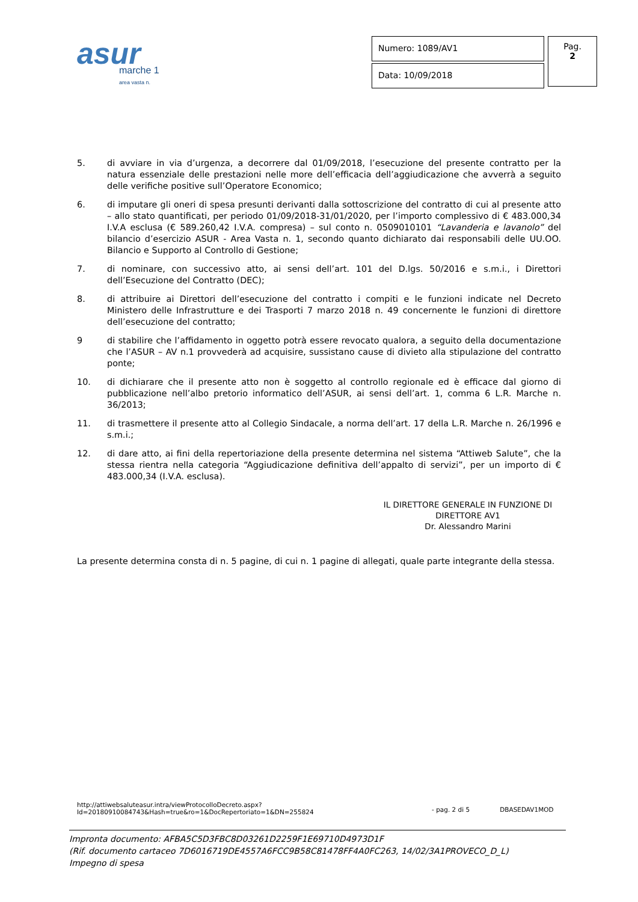asur
marche 1
area vasta n.
Numero: 1089/AV1
Data: 10/09/2018
Pag.
2
5. di avviare in via d’urgenza, a decorrere dal 01/09/2018, l’esecuzione del presente contratto per la natura essenziale delle prestazioni nelle more dell’efficacia dell’aggiudicazione che avverrà a seguito delle verifiche positive sull’Operatore Economico;
6. di imputare gli oneri di spesa presunti derivanti dalla sottoscrizione del contratto di cui al presente atto – allo stato quantificati, per periodo 01/09/2018-31/01/2020, per l’importo complessivo di € 483.000,34 I.V.A esclusa (€ 589.260,42 I.V.A. compresa) – sul conto n. 0509010101 “Lavanderia e lavanolo” del bilancio d’esercizio ASUR - Area Vasta n. 1, secondo quanto dichiarato dai responsabili delle UU.OO. Bilancio e Supporto al Controllo di Gestione;
7. di nominare, con successivo atto, ai sensi dell’art. 101 del D.lgs. 50/2016 e s.m.i., i Direttori dell’Esecuzione del Contratto (DEC);
8. di attribuire ai Direttori dell’esecuzione del contratto i compiti e le funzioni indicate nel Decreto Ministero delle Infrastrutture e dei Trasporti 7 marzo 2018 n. 49 concernente le funzioni di direttore dell’esecuzione del contratto;
9 di stabilire che l’affidamento in oggetto potrà essere revocato qualora, a seguito della documentazione che l’ASUR – AV n.1 provvederà ad acquisire, sussistano cause di divieto alla stipulazione del contratto ponte;
10. di dichiarare che il presente atto non è soggetto al controllo regionale ed è efficace dal giorno di pubblicazione nell’albo pretorio informatico dell’ASUR, ai sensi dell’art. 1, comma 6 L.R. Marche n. 36/2013;
11. di trasmettere il presente atto al Collegio Sindacale, a norma dell’art. 17 della L.R. Marche n. 26/1996 e s.m.i.;
12. di dare atto, ai fini della repertoriazione della presente determina nel sistema “Attiweb Salute”, che la stessa rientra nella categoria “Aggiudicazione definitiva dell’appalto di servizi”, per un importo di € 483.000,34 (I.V.A. esclusa).
IL DIRETTORE GENERALE IN FUNZIONE DI
DIRETTORE AV1
Dr. Alessandro Marini
La presente determina consta di n. 5 pagine, di cui n. 1 pagine di allegati, quale parte integrante della stessa.
http://attiwebsaluteasur.intra/viewProtocolloDecreto.aspx?Id=20180910084743&Hash=true&ro=1&DocRepertoriato=1&DN=255824 - pag. 2 di 5 DBASEDAV1MOD
Impronta documento: AFBA5C5D3FBC8D03261D2259F1E69710D4973D1F
(Rif. documento cartaceo 7D6016719DE4557A6FCC9B58C81478FF4A0FC263, 14/02/3A1PROVECO_D_L)
Impegno di spesa